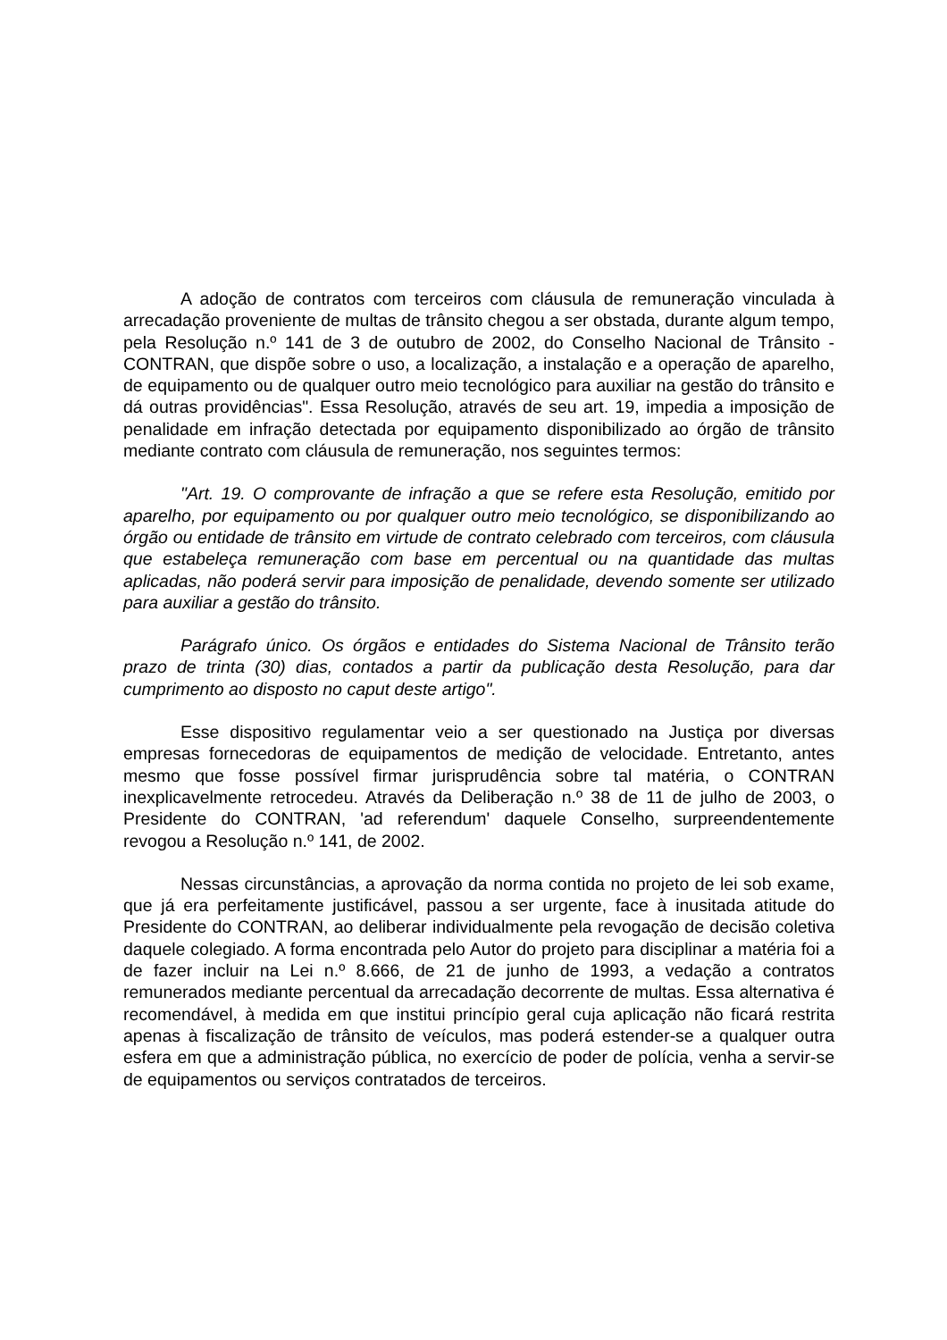A adoção de contratos com terceiros com cláusula de remuneração vinculada à arrecadação proveniente de multas de trânsito chegou a ser obstada, durante algum tempo, pela Resolução n.º 141 de 3 de outubro de 2002, do Conselho Nacional de Trânsito - CONTRAN, que dispõe sobre o uso, a localização, a instalação e a operação de aparelho, de equipamento ou de qualquer outro meio tecnológico para auxiliar na gestão do trânsito e dá outras providências". Essa Resolução, através de seu art. 19, impedia a imposição de penalidade em infração detectada por equipamento disponibilizado ao órgão de trânsito mediante contrato com cláusula de remuneração, nos seguintes termos:
"Art. 19. O comprovante de infração a que se refere esta Resolução, emitido por aparelho, por equipamento ou por qualquer outro meio tecnológico, se disponibilizando ao órgão ou entidade de trânsito em virtude de contrato celebrado com terceiros, com cláusula que estabeleça remuneração com base em percentual ou na quantidade das multas aplicadas, não poderá servir para imposição de penalidade, devendo somente ser utilizado para auxiliar a gestão do trânsito.
Parágrafo único. Os órgãos e entidades do Sistema Nacional de Trânsito terão prazo de trinta (30) dias, contados a partir da publicação desta Resolução, para dar cumprimento ao disposto no caput deste artigo".
Esse dispositivo regulamentar veio a ser questionado na Justiça por diversas empresas fornecedoras de equipamentos de medição de velocidade. Entretanto, antes mesmo que fosse possível firmar jurisprudência sobre tal matéria, o CONTRAN inexplicavelmente retrocedeu. Através da Deliberação n.º 38 de 11 de julho de 2003, o Presidente do CONTRAN, 'ad referendum' daquele Conselho, surpreendentemente revogou a Resolução n.º 141, de 2002.
Nessas circunstâncias, a aprovação da norma contida no projeto de lei sob exame, que já era perfeitamente justificável, passou a ser urgente, face à inusitada atitude do Presidente do CONTRAN, ao deliberar individualmente pela revogação de decisão coletiva daquele colegiado. A forma encontrada pelo Autor do projeto para disciplinar a matéria foi a de fazer incluir na Lei n.º 8.666, de 21 de junho de 1993, a vedação a contratos remunerados mediante percentual da arrecadação decorrente de multas. Essa alternativa é recomendável, à medida em que institui princípio geral cuja aplicação não ficará restrita apenas à fiscalização de trânsito de veículos, mas poderá estender-se a qualquer outra esfera em que a administração pública, no exercício de poder de polícia, venha a servir-se de equipamentos ou serviços contratados de terceiros.